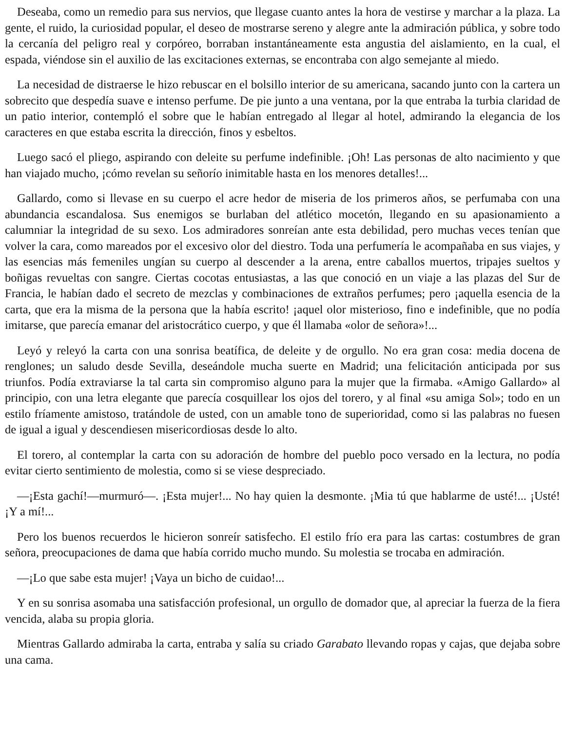Deseaba, como un remedio para sus nervios, que llegase cuanto antes la hora de vestirse y marchar a la plaza. La gente, el ruido, la curiosidad popular, el deseo de mostrarse sereno y alegre ante la admiración pública, y sobre todo la cercanía del peligro real y corpóreo, borraban instantáneamente esta angustia del aislamiento, en la cual, el espada, viéndose sin el auxilio de las excitaciones externas, se encontraba con algo semejante al miedo.
La necesidad de distraerse le hizo rebuscar en el bolsillo interior de su americana, sacando junto con la cartera un sobrecito que despedía suave e intenso perfume. De pie junto a una ventana, por la que entraba la turbia claridad de un patio interior, contempló el sobre que le habían entregado al llegar al hotel, admirando la elegancia de los caracteres en que estaba escrita la dirección, finos y esbeltos.
Luego sacó el pliego, aspirando con deleite su perfume indefinible. ¡Oh! Las personas de alto nacimiento y que han viajado mucho, ¡cómo revelan su señorío inimitable hasta en los menores detalles!...
Gallardo, como si llevase en su cuerpo el acre hedor de miseria de los primeros años, se perfumaba con una abundancia escandalosa. Sus enemigos se burlaban del atlético mocetón, llegando en su apasionamiento a calumniar la integridad de su sexo. Los admiradores sonreían ante esta debilidad, pero muchas veces tenían que volver la cara, como mareados por el excesivo olor del diestro. Toda una perfumería le acompañaba en sus viajes, y las esencias más femeniles ungían su cuerpo al descender a la arena, entre caballos muertos, tripajes sueltos y boñigas revueltas con sangre. Ciertas cocotas entusiastas, a las que conoció en un viaje a las plazas del Sur de Francia, le habían dado el secreto de mezclas y combinaciones de extraños perfumes; pero ¡aquella esencia de la carta, que era la misma de la persona que la había escrito! ¡aquel olor misterioso, fino e indefinible, que no podía imitarse, que parecía emanar del aristocrático cuerpo, y que él llamaba «olor de señora»!...
Leyó y releyó la carta con una sonrisa beatífica, de deleite y de orgullo. No era gran cosa: media docena de renglones; un saludo desde Sevilla, deseándole mucha suerte en Madrid; una felicitación anticipada por sus triunfos. Podía extraviarse la tal carta sin compromiso alguno para la mujer que la firmaba. «Amigo Gallardo» al principio, con una letra elegante que parecía cosquillear los ojos del torero, y al final «su amiga Sol»; todo en un estilo fríamente amistoso, tratándole de usted, con un amable tono de superioridad, como si las palabras no fuesen de igual a igual y descendiesen misericordiosas desde lo alto.
El torero, al contemplar la carta con su adoración de hombre del pueblo poco versado en la lectura, no podía evitar cierto sentimiento de molestia, como si se viese despreciado.
—¡Esta gachí!—murmuró—. ¡Esta mujer!... No hay quien la desmonte. ¡Mia tú que hablarme de usté!... ¡Usté! ¡Y a mí!...
Pero los buenos recuerdos le hicieron sonreír satisfecho. El estilo frío era para las cartas: costumbres de gran señora, preocupaciones de dama que había corrido mucho mundo. Su molestia se trocaba en admiración.
—¡Lo que sabe esta mujer! ¡Vaya un bicho de cuidao!...
Y en su sonrisa asomaba una satisfacción profesional, un orgullo de domador que, al apreciar la fuerza de la fiera vencida, alaba su propia gloria.
Mientras Gallardo admiraba la carta, entraba y salía su criado Garabato llevando ropas y cajas, que dejaba sobre una cama.